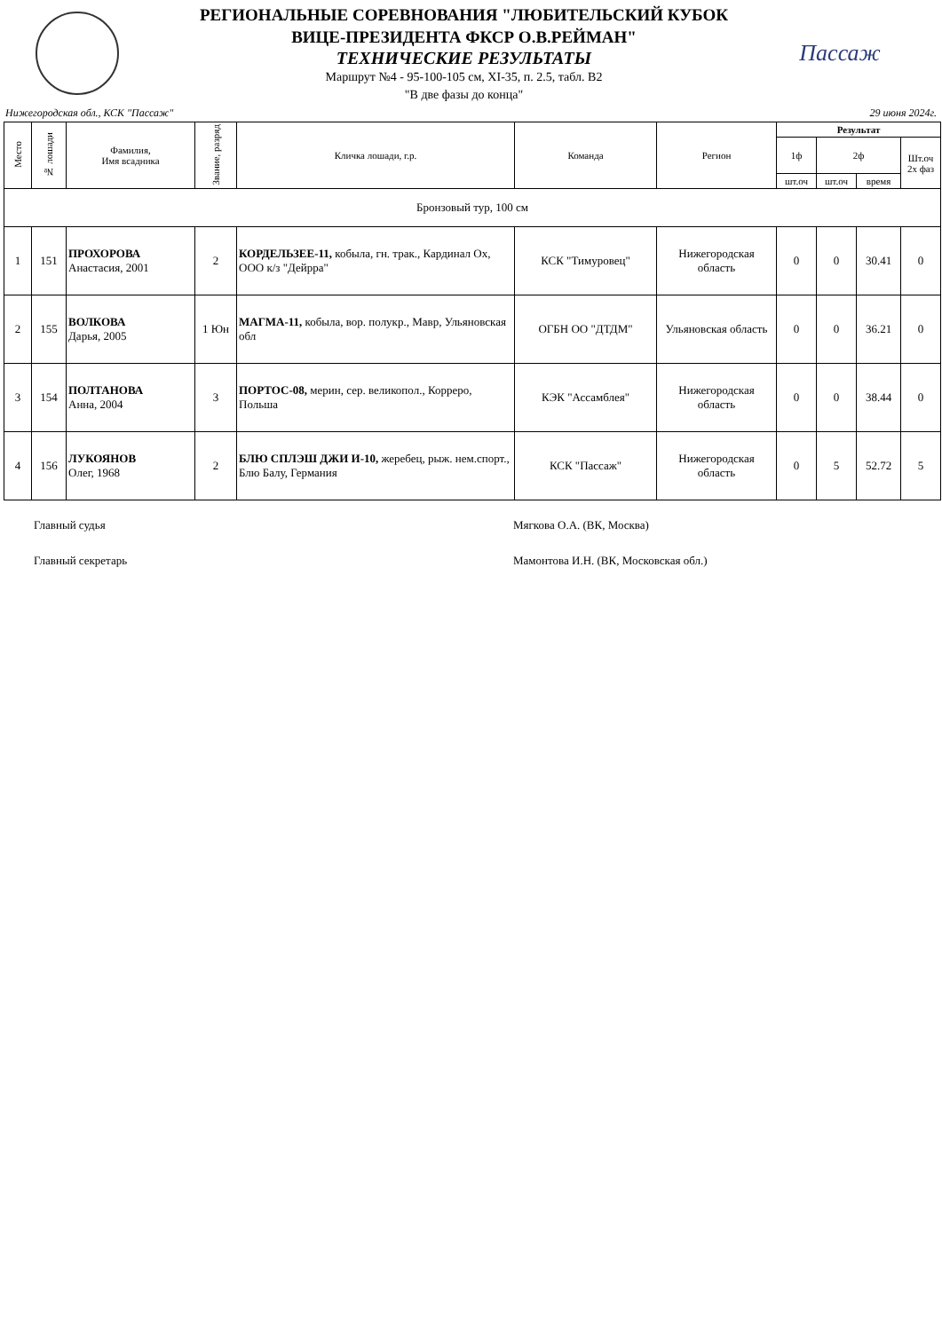РЕГИОНАЛЬНЫЕ СОРЕВНОВАНИЯ "ЛЮБИТЕЛЬСКИЙ КУБОК
ВИЦЕ-ПРЕЗИДЕНТА ФКСР О.В.РЕЙМАН"
ТЕХНИЧЕСКИЕ РЕЗУЛЬТАТЫ
Маршрут №4 - 95-100-105 см, XI-35, п. 2.5, табл. В2
"В две фазы до конца"
Пассаж
Нижегородская обл., КСК "Пассаж" 29 июня 2024г.
| Место | № лошади | Фамилия, Имя всадника | Звание, разряд | Кличка лошади, г.р. | Команда | Регион | Результат | | | |
| --- | --- | --- | --- | --- | --- | --- | --- | --- | --- | --- |
| | | | | | | | 1ф | 2ф | | Шт.оч 2х фаз |
| | | | | | | | шт.оч | шт.оч | время | |
| Бронзовый тур, 100 см | | | | | | | | | | |
| 1 | 151 | ПРОХОРОВА Анастасия, 2001 | 2 | КОРДЕЛЬЗЕЕ-11, кобыла, гн. трак., Кардинал Ох, ООО к/з "Дейрра" | КСК "Тимуровец" | Нижегородская область | 0 | 0 | 30.41 | 0 |
| 2 | 155 | ВОЛКОВА Дарья, 2005 | 1 Юн | МАГМА-11, кобыла, вор. полукр., Мавр, Ульяновская обл | ОГБН ОО "ДТДМ" | Ульяновская область | 0 | 0 | 36.21 | 0 |
| 3 | 154 | ПОЛТАНОВА Анна, 2004 | 3 | ПОРТОС-08, мерин, сер. великопол., Корреро, Польша | КЭК "Ассамблея" | Нижегородская область | 0 | 0 | 38.44 | 0 |
| 4 | 156 | ЛУКОЯНОВ Олег, 1968 | 2 | БЛЮ СПЛЭШ ДЖИ И-10, жеребец, рыж. нем.спорт., Блю Балу, Германия | КСК "Пассаж" | Нижегородская область | 0 | 5 | 52.72 | 5 |
Главный судья Мягкова О.А. (ВК, Москва)
Главный секретарь Мамонтова И.Н. (ВК, Московская обл.)